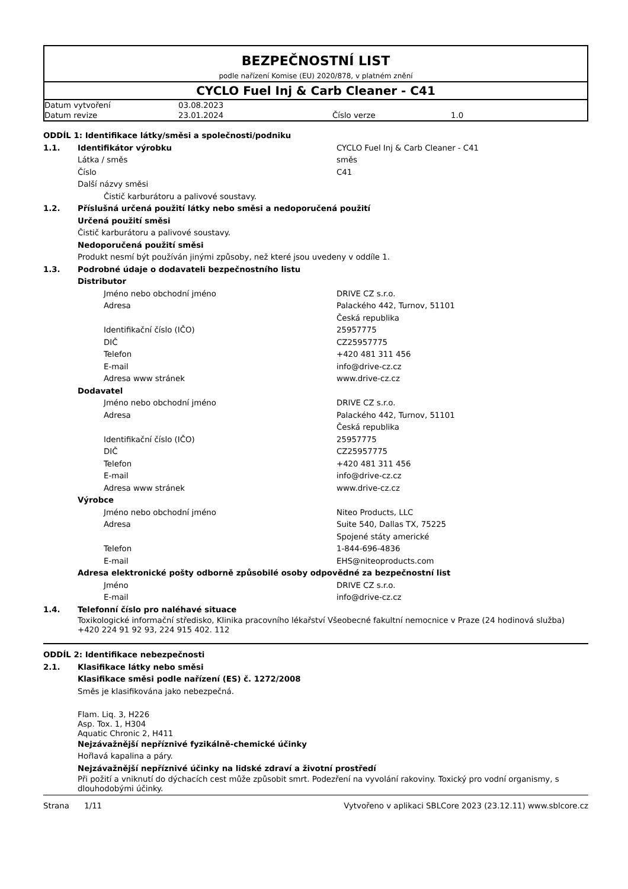BEZPEČNOSTNÍ LIST
podle nařízení Komise (EU) 2020/878, v platném znění
CYCLO Fuel Inj & Carb Cleaner - C41
| Datum vytvoření | 03.08.2023 | | |
| Datum revize | 23.01.2024 | Číslo verze | 1.0 |
| ODDÍL 1: Identifikace látky/směsi a společnosti/podniku | | |
| 1.1. | Identifikátor výrobku | CYCLO Fuel Inj & Carb Cleaner - C41 |
| | Látka / směs | směs |
| | Číslo | C41 |
| | Další názvy směsi | |
| | Čistič karburátoru a palivové soustavy. | |
| 1.2. | Příslušná určená použití látky nebo směsi a nedoporučená použití | |
| | Určená použití směsi | |
| | Čistič karburátoru a palivové soustavy. | |
| | Nedoporučená použití směsi | |
| | Produkt nesmí být používán jinými způsoby, než které jsou uvedeny v oddíle 1. | |
| 1.3. | Podrobné údaje o dodavateli bezpečnostního listu | |
| | Distributor | |
| | Jméno nebo obchodní jméno | DRIVE CZ s.r.o. |
| | Adresa | Palackého 442, Turnov, 51101 Česká republika |
| | Identifikační číslo (IČO) | 25957775 |
| | DIČ | CZ25957775 |
| | Telefon | +420 481 311 456 |
| | E-mail | info@drive-cz.cz |
| | Adresa www stránek | www.drive-cz.cz |
| | Dodavatel | |
| | Jméno nebo obchodní jméno | DRIVE CZ s.r.o. |
| | Adresa | Palackého 442, Turnov, 51101 Česká republika |
| | Identifikační číslo (IČO) | 25957775 |
| | DIČ | CZ25957775 |
| | Telefon | +420 481 311 456 |
| | E-mail | info@drive-cz.cz |
| | Adresa www stránek | www.drive-cz.cz |
| | Výrobce | |
| | Jméno nebo obchodní jméno | Niteo Products, LLC |
| | Adresa | Suite 540, Dallas TX, 75225 Spojené státy americké |
| | Telefon | 1-844-696-4836 |
| | E-mail | EHS@niteoproducts.com |
| | Adresa elektronické pošty odborně způsobilé osoby odpovědné za bezpečnostní list | |
| | Jméno | DRIVE CZ s.r.o. |
| | E-mail | info@drive-cz.cz |
| 1.4. | Telefonní číslo pro naléhavé situace | |
| | Toxikologické informační středisko, Klinika pracovního lékařství Všeobecné fakultní nemocnice v Praze (24 hodinová služba) +420 224 91 92 93, 224 915 402. 112 | |
| ODDÍL 2: Identifikace nebezpečnosti | |
| 2.1. | Klasifikace látky nebo směsi |
| | Klasifikace směsi podle nařízení (ES) č. 1272/2008 |
| | Směs je klasifikována jako nebezpečná. |
| | Flam. Liq. 3, H226 Asp. Tox. 1, H304 Aquatic Chronic 2, H411 |
| | Nejzávažnější nepříznivé fyzikálně-chemické účinky |
| | Hořlavá kapalina a páry. |
| | Nejzávažnější nepříznivé účinky na lidské zdraví a životní prostředí |
| | Při požití a vniknutí do dýchacích cest může způsobit smrt. Podezření na vyvolání rakoviny. Toxický pro vodní organismy, s dlouhodobými účinky. |
Strana 1/11 Vytvořeno v aplikaci SBLCore 2023 (23.12.11) www.sblcore.cz